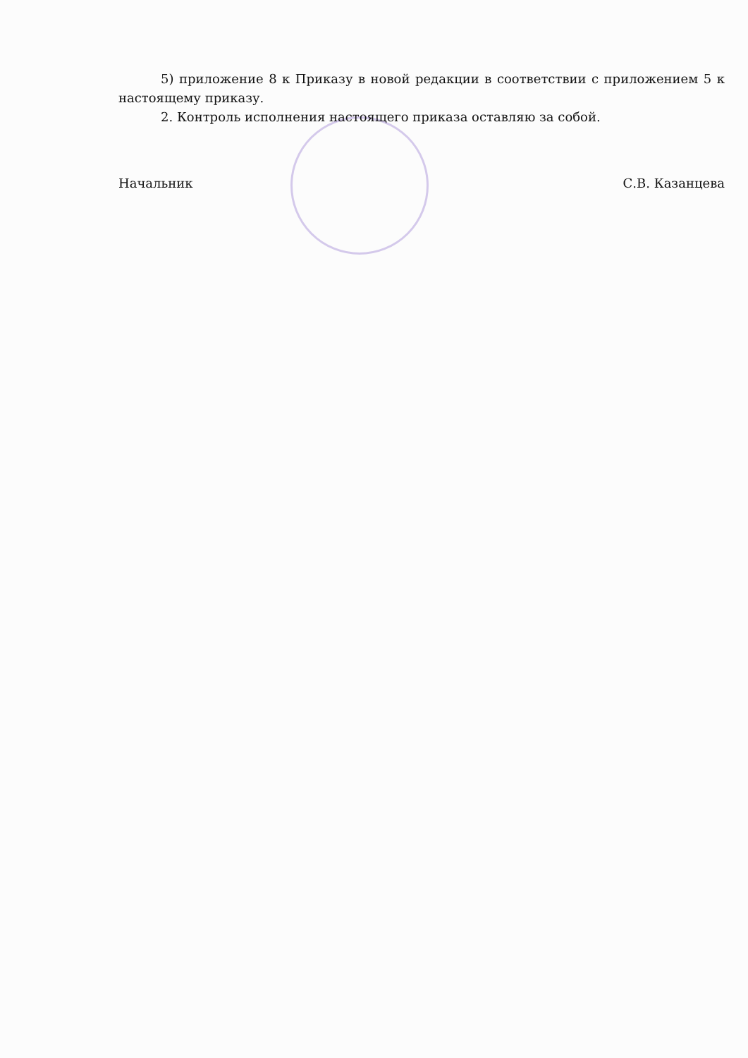5) приложение 8 к Приказу в новой редакции в соответствии с приложением 5 к настоящему приказу.
2. Контроль исполнения настоящего приказа оставляю за собой.
Начальник С.В. Казанцева